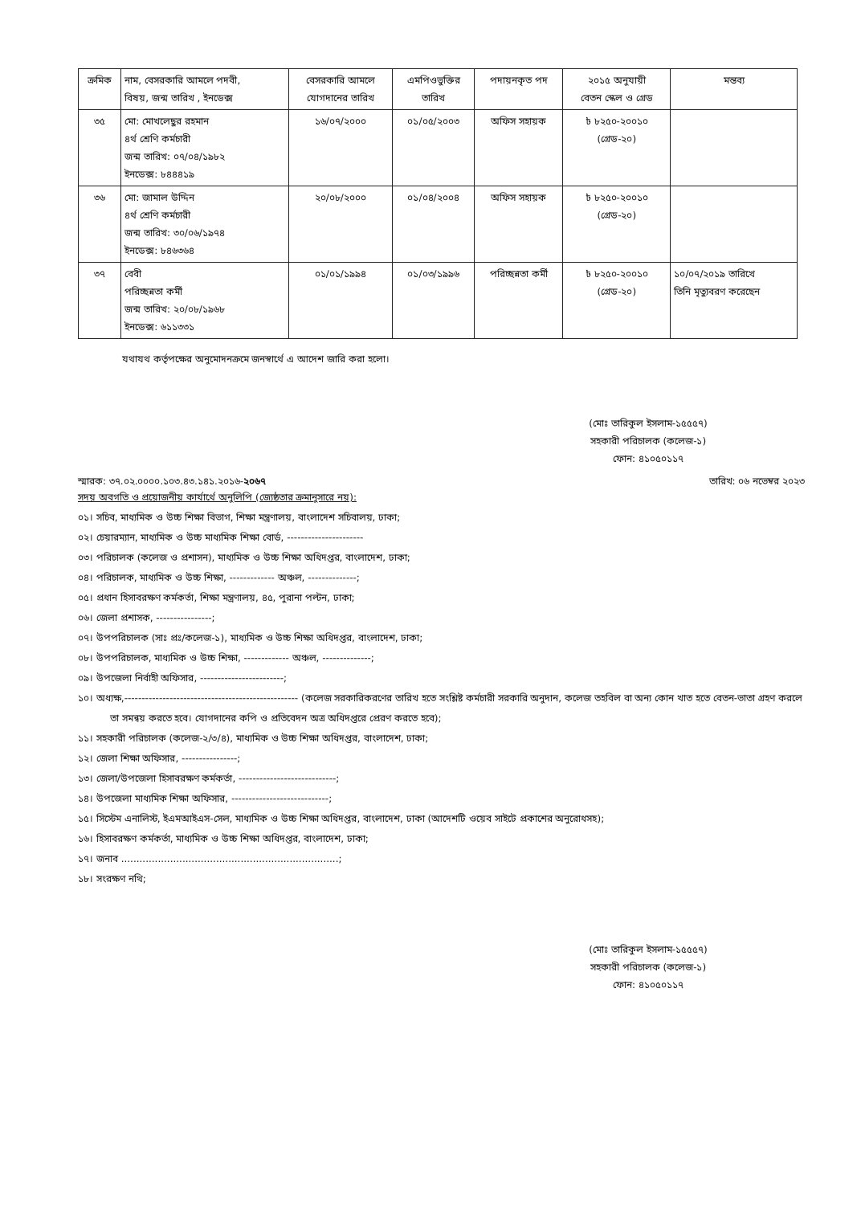| ক্রমিক | নাম, বেসরকারি আমলে পদবী, বিষয়, জন্ম তারিখ , ইনডেক্স | বেসরকারি আমলে যোগদানের তারিখ | এমপিওভুক্তির তারিখ | পদায়নকৃত পদ | ২০১৫ অনুযায়ী বেতন স্কেল ও গ্রেড | মন্তব্য |
| --- | --- | --- | --- | --- | --- | --- |
| ৩৫ | মো: মোখলেছুর রহমান ৪র্থ শ্রেণি কর্মচারী জন্ম তারিখ: ০৭/০৪/১৯৮২ ইনডেক্স: ৮৪৪৪১৯ | ১৬/০৭/২০০০ | ০১/০৫/২০০৩ | অফিস সহায়ক | ৳ ৮২৫০-২০০১০ (গ্রেড-২০) | |
| ৩৬ | মো: জামাল উদ্দিন ৪র্থ শ্রেণি কর্মচারী জন্ম তারিখ: ৩০/০৬/১৯৭৪ ইনডেক্স: ৮৪৬৩৬৪ | ২০/০৮/২০০০ | ০১/০৪/২০০৪ | অফিস সহায়ক | ৳ ৮২৫০-২০০১০ (গ্রেড-২০) | |
| ৩৭ | বেবী পরিচ্ছন্নতা কর্মী জন্ম তারিখ: ২০/০৮/১৯৬৮ ইনডেক্স: ৬১১৩৩১ | ০১/০১/১৯৯৪ | ০১/০৩/১৯৯৬ | পরিচ্ছন্নতা কর্মী | ৳ ৮২৫০-২০০১০ (গ্রেড-২০) | ১০/০৭/২০১৯ তারিখে তিনি মৃত্যুবরণ করেছেন |
যথাযথ কর্তৃপক্ষের অনুমোদনক্রমে জনস্বার্থে এ আদেশ জারি করা হলো।
(মোঃ তারিকুল ইসলাম-১৫৫৫৭)
সহকারী পরিচালক (কলেজ-১)
ফোন: ৪১০৫০১১৭
স্মারক: ৩৭.০২.০০০০.১০৩.৪৩.১৪১.২০১৬-২০৬৭ তারিখ: ০৬ নভেম্বর ২০২৩
সদয় অবগতি ও প্রয়োজনীয় কার্যার্থে অনুলিপি (জ্যেষ্ঠতার ক্রমানুসারে নয়):
০১। সচিব, মাধ্যমিক ও উচ্চ শিক্ষা বিভাগ, শিক্ষা মন্ত্রণালয়, বাংলাদেশ সচিবালয়, ঢাকা;
০২। চেয়ারম্যান, মাধ্যমিক ও উচ্চ মাধ্যমিক শিক্ষা বোর্ড, ----------------------
০৩। পরিচালক (কলেজ ও প্রশাসন), মাধ্যমিক ও উচ্চ শিক্ষা অধিদপ্তর, বাংলাদেশ, ঢাকা;
০৪। পরিচালক, মাধ্যমিক ও উচ্চ শিক্ষা, ------------- অঞ্চল, --------------;
০৫। প্রধান হিসাবরক্ষণ কর্মকর্তা, শিক্ষা মন্ত্রণালয়, ৪৫, পুরানা পল্টন, ঢাকা;
০৬। জেলা প্রশাসক, ----------------;
০৭। উপপরিচালক (সাঃ প্রঃ/কলেজ-১), মাধ্যমিক ও উচ্চ শিক্ষা অধিদপ্তর, বাংলাদেশ, ঢাকা;
০৮। উপপরিচালক, মাধ্যমিক ও উচ্চ শিক্ষা, ------------- অঞ্চল, --------------;
০৯। উপজেলা নির্বাহী অফিসার, ------------------------;
১০। অধ্যক্ষ,-------------------------------------------------- (কলেজ সরকারিকরণের তারিখ হতে সংশ্লিষ্ট কর্মচারী সরকারি অনুদান, কলেজ তহবিল বা অন্য কোন খাত হতে বেতন-ভাতা গ্রহণ করলে তা সমন্বয় করতে হবে। যোগদানের কপি ও প্রতিবেদন অত্র অধিদপ্তরে প্রেরণ করতে হবে);
১১। সহকারী পরিচালক (কলেজ-২/৩/৪), মাধ্যমিক ও উচ্চ শিক্ষা অধিদপ্তর, বাংলাদেশ, ঢাকা;
১২। জেলা শিক্ষা অফিসার, ----------------;
১৩। জেলা/উপজেলা হিসাবরক্ষণ কর্মকর্তা, ----------------------------;
১৪। উপজেলা মাধ্যমিক শিক্ষা অফিসার, ----------------------------;
১৫। সিস্টেম এনালিস্ট, ইএমআইএস-সেল, মাধ্যমিক ও উচ্চ শিক্ষা অধিদপ্তর, বাংলাদেশ, ঢাকা (আদেশটি ওয়েব সাইটে প্রকাশের অনুরোধসহ);
১৬। হিসাবরক্ষণ কর্মকর্তা, মাধ্যমিক ও উচ্চ শিক্ষা অধিদপ্তর, বাংলাদেশ, ঢাকা;
১৭। জনাব .......................................................................;
১৮। সংরক্ষণ নথি;
(মোঃ তারিকুল ইসলাম-১৫৫৫৭)
সহকারী পরিচালক (কলেজ-১)
ফোন: ৪১০৫০১১৭